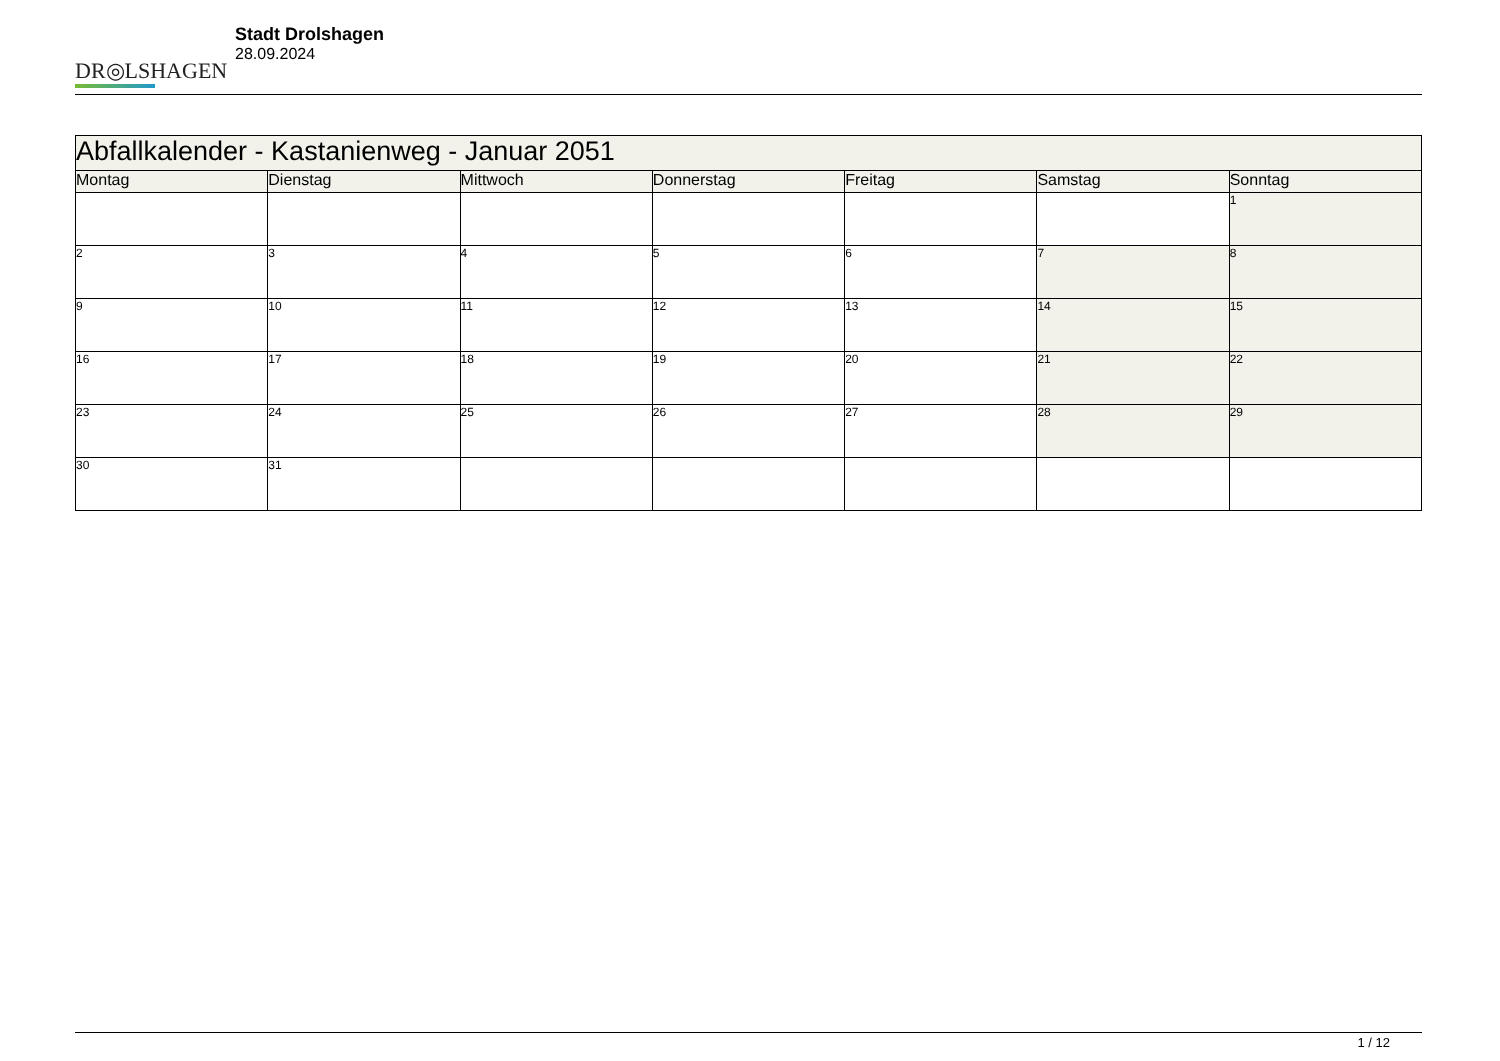DR◎LSHAGEN
Stadt Drolshagen
28.09.2024
| Abfallkalender - Kastanienweg - Januar 2051 | | | | | | |
| --- | --- | --- | --- | --- | --- | --- |
| Montag | Dienstag | Mittwoch | Donnerstag | Freitag | Samstag | Sonntag |
| | | | | | | 1 |
| 2 | 3 | 4 | 5 | 6 | 7 | 8 |
| 9 | 10 | 11 | 12 | 13 | 14 | 15 |
| 16 | 17 | 18 | 19 | 20 | 21 | 22 |
| 23 | 24 | 25 | 26 | 27 | 28 | 29 |
| 30 | 31 | | | | | |
1 / 12